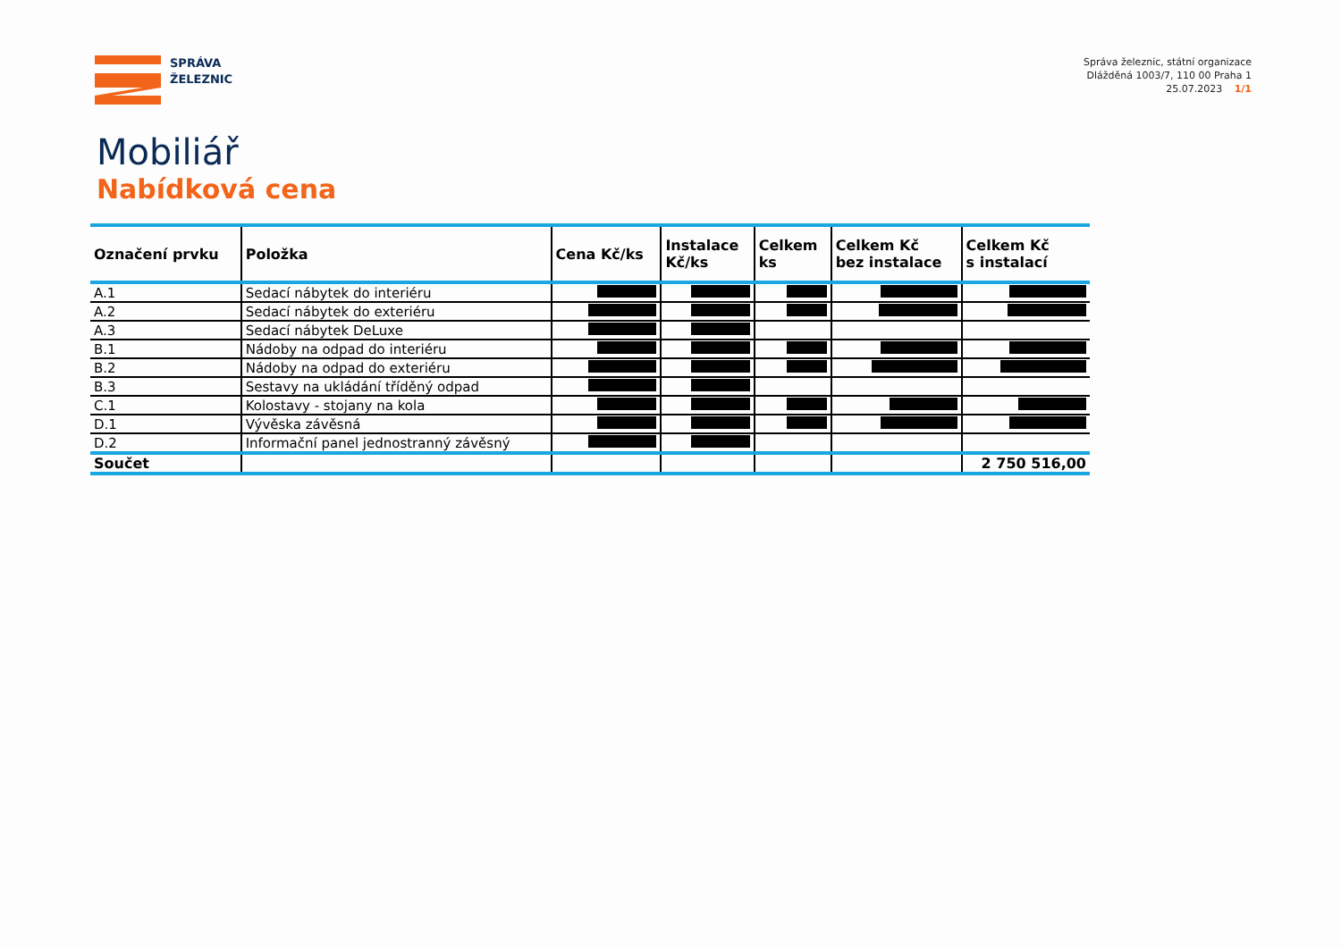SPRÁVA
ŽELEZNIC
Správa železnic, státní organizace
Dlážděná 1003/7, 110 00 Praha 1
25.07.2023 1/1
Mobiliář
Nabídková cena
| Označení prvku | Položka | Cena Kč/ks | Instalace Kč/ks | Celkem ks | Celkem Kč bez instalace | Celkem Kč s instalací |
| --- | --- | --- | --- | --- | --- | --- |
| A.1 | Sedací nábytek do interiéru | | | | | |
| A.2 | Sedací nábytek do exteriéru | | | | | |
| A.3 | Sedací nábytek DeLuxe | | | | | |
| B.1 | Nádoby na odpad do interiéru | | | | | |
| B.2 | Nádoby na odpad do exteriéru | | | | | |
| B.3 | Sestavy na ukládání tříděný odpad | | | | | |
| C.1 | Kolostavy - stojany na kola | | | | | |
| D.1 | Vývěska závěsná | | | | | |
| D.2 | Informační panel jednostranný závěsný | | | | | |
| Součet | | | | | | 2 750 516,00 |